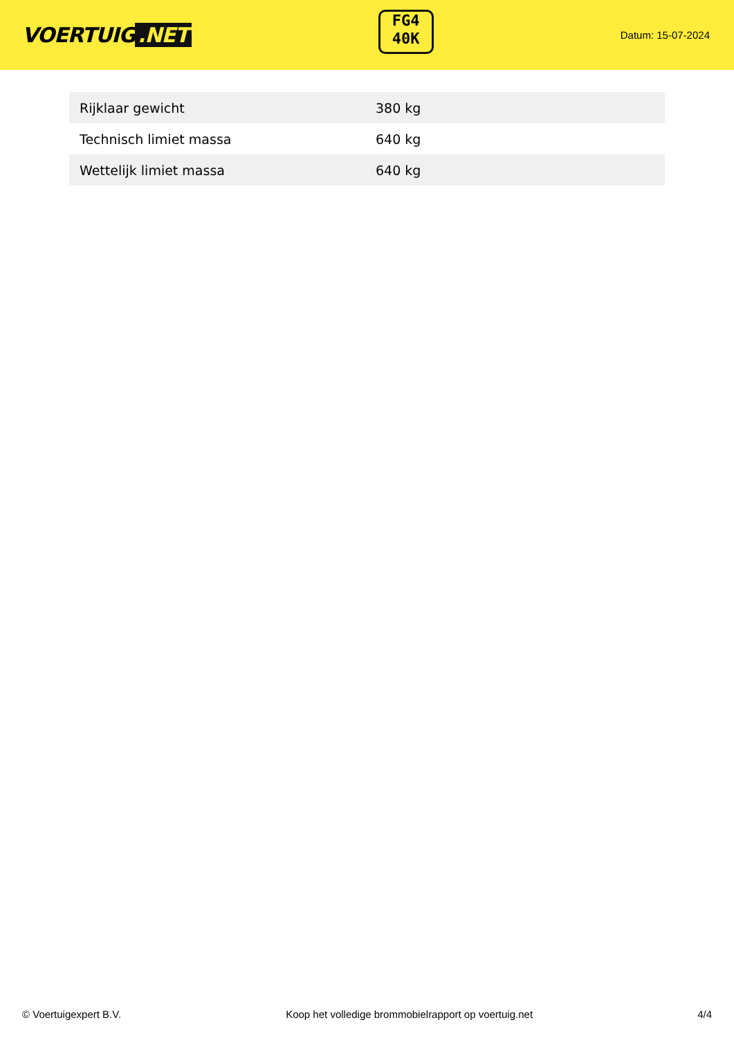VOERTUIG.NET
FG4
40K
Datum: 15-07-2024
| Rijklaar gewicht | 380 kg |
| Technisch limiet massa | 640 kg |
| Wettelijk limiet massa | 640 kg |
© Voertuigexpert B.V. Koop het volledige brommobielrapport op voertuig.net 4/4